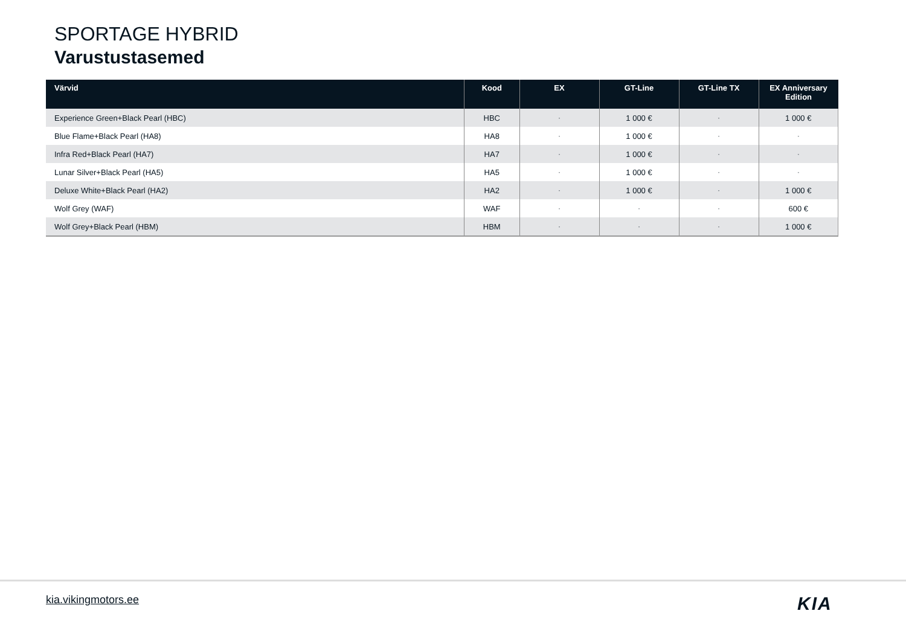SPORTAGE HYBRID
Varustustasemed
| Värvid | Kood | EX | GT-Line | GT-Line TX | EX Anniversary Edition |
| --- | --- | --- | --- | --- | --- |
| Experience Green+Black Pearl (HBC) | HBC | - | 1 000 € | - | 1 000 € |
| Blue Flame+Black Pearl (HA8) | HA8 | - | 1 000 € | - | - |
| Infra Red+Black Pearl (HA7) | HA7 | - | 1 000 € | - | - |
| Lunar Silver+Black Pearl (HA5) | HA5 | - | 1 000 € | - | - |
| Deluxe White+Black Pearl (HA2) | HA2 | - | 1 000 € | - | 1 000 € |
| Wolf Grey (WAF) | WAF | - | - | - | 600 € |
| Wolf Grey+Black Pearl (HBM) | HBM | - | - | - | 1 000 € |
kia.vikingmotors.ee KIA